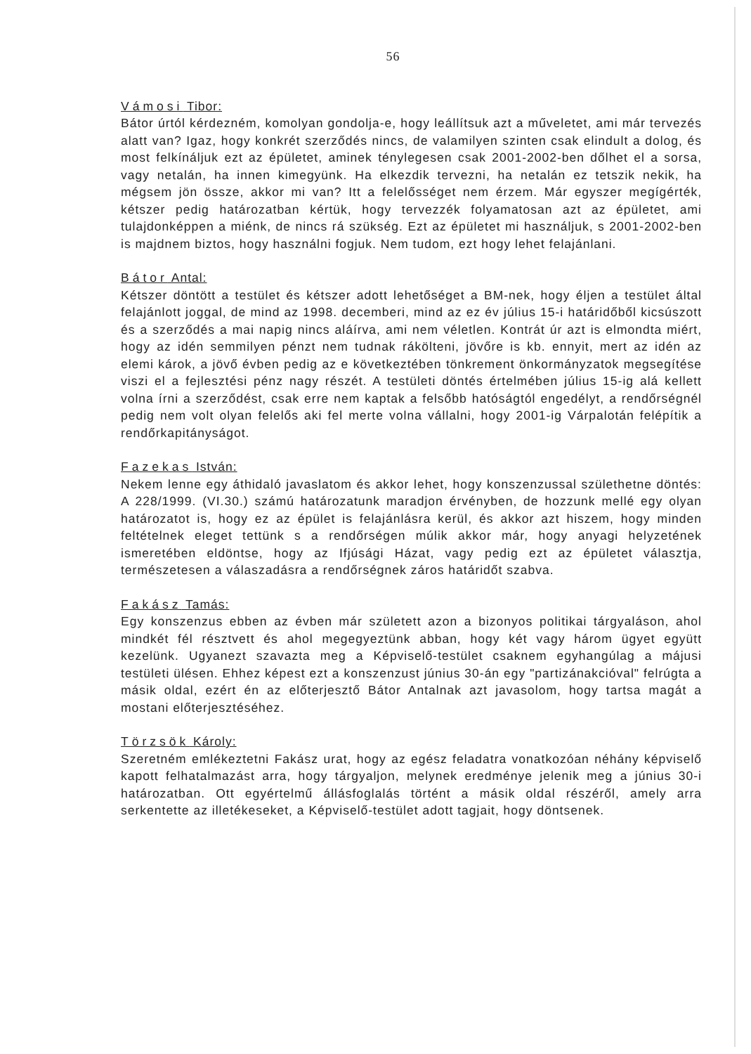56
Vámosi Tibor:
Bátor úrtól kérdezném, komolyan gondolja-e, hogy leállítsuk azt a műveletet, ami már tervezés alatt van? Igaz, hogy konkrét szerződés nincs, de valamilyen szinten csak elindult a dolog, és most felkínáljuk ezt az épületet, aminek ténylegesen csak 2001-2002-ben dőlhet el a sorsa, vagy netalán, ha innen kimegyünk. Ha elkezdik tervezni, ha netalán ez tetszik nekik, ha mégsem jön össze, akkor mi van? Itt a felelősséget nem érzem. Már egyszer megígérték, kétszer pedig határozatban kértük, hogy tervezzék folyamatosan azt az épületet, ami tulajdonképpen a miénk, de nincs rá szükség. Ezt az épületet mi használjuk, s 2001-2002-ben is majdnem biztos, hogy használni fogjuk. Nem tudom, ezt hogy lehet felajánlani.
Bátor Antal:
Kétszer döntött a testület és kétszer adott lehetőséget a BM-nek, hogy éljen a testület által felajánlott joggal, de mind az 1998. decemberi, mind az ez év július 15-i határidőből kicsúszott és a szerződés a mai napig nincs aláírva, ami nem véletlen. Kontrát úr azt is elmondta miért, hogy az idén semmilyen pénzt nem tudnak rákölteni, jövőre is kb. ennyit, mert az idén az elemi károk, a jövő évben pedig az e következtében tönkrement önkormányzatok megsegítése viszi el a fejlesztési pénz nagy részét. A testületi döntés értelmében július 15-ig alá kellett volna írni a szerződést, csak erre nem kaptak a felsőbb hatóságtól engedélyt, a rendőrségnél pedig nem volt olyan felelős aki fel merte volna vállalni, hogy 2001-ig Várpalotán felépítik a rendőrkapitányságot.
Fazekas István:
Nekem lenne egy áthidaló javaslatom és akkor lehet, hogy konszenzussal születhetne döntés: A 228/1999. (VI.30.) számú határozatunk maradjon érvényben, de hozzunk mellé egy olyan határozatot is, hogy ez az épület is felajánlásra kerül, és akkor azt hiszem, hogy minden feltételnek eleget tettünk s a rendőrségen múlik akkor már, hogy anyagi helyzetének ismeretében eldöntse, hogy az Ifjúsági Házat, vagy pedig ezt az épületet választja, természetesen a válaszadásra a rendőrségnek záros határidőt szabva.
Fakász Tamás:
Egy konszenzus ebben az évben már született azon a bizonyos politikai tárgyaláson, ahol mindkét fél résztvett és ahol megegyeztünk abban, hogy két vagy három ügyet együtt kezelünk. Ugyanezt szavazta meg a Képviselő-testület csaknem egyhangúlag a májusi testületi ülésen. Ehhez képest ezt a konszenzust június 30-án egy "partizánakcióval" felrúgta a másik oldal, ezért én az előterjesztő Bátor Antalnak azt javasolom, hogy tartsa magát a mostani előterjesztéséhez.
Törzsök Károly:
Szeretném emlékeztetni Fakász urat, hogy az egész feladatra vonatkozóan néhány képviselő kapott felhatalmazást arra, hogy tárgyaljon, melynek eredménye jelenik meg a június 30-i határozatban. Ott egyértelmű állásfoglalás történt a másik oldal részéről, amely arra serkentette az illetékeseket, a Képviselő-testület adott tagjait, hogy döntsenek.